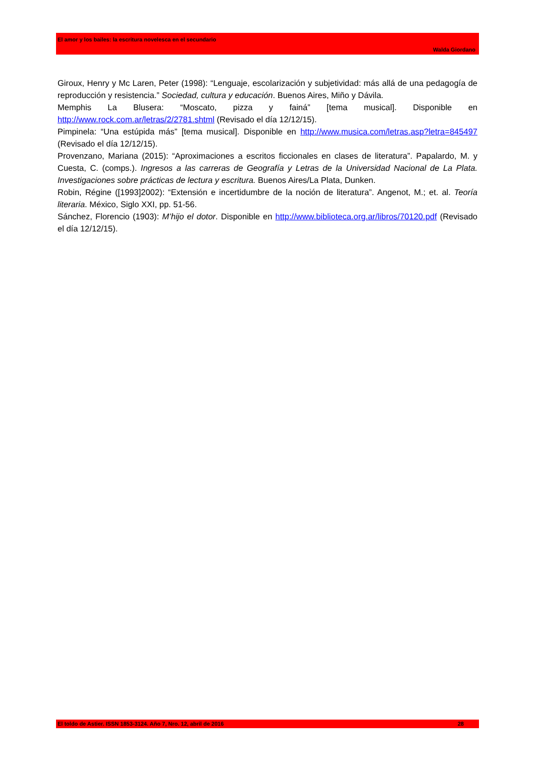El amor y los bailes: la escritura novelesca en el secundario
Walda Giordano
Giroux, Henry y Mc Laren, Peter (1998): “Lenguaje, escolarización y subjetividad: más allá de una pedagogía de reproducción y resistencia.” Sociedad, cultura y educación. Buenos Aires, Miño y Dávila.
Memphis La Blusera: “Moscato, pizza y fainá” [tema musical]. Disponible en http://www.rock.com.ar/letras/2/2781.shtml (Revisado el día 12/12/15).
Pimpinela: “Una estúpida más” [tema musical]. Disponible en http://www.musica.com/letras.asp?letra=845497 (Revisado el día 12/12/15).
Provenzano, Mariana (2015): “Aproximaciones a escritos ficcionales en clases de literatura”. Papalardo, M. y Cuesta, C. (comps.). Ingresos a las carreras de Geografía y Letras de la Universidad Nacional de La Plata. Investigaciones sobre prácticas de lectura y escritura. Buenos Aires/La Plata, Dunken.
Robin, Régine ([1993]2002): “Extensión e incertidumbre de la noción de literatura”. Angenot, M.; et. al. Teoría literaria. México, Siglo XXI, pp. 51-56.
Sánchez, Florencio (1903): M’hijo el dotor. Disponible en http://www.biblioteca.org.ar/libros/70120.pdf (Revisado el día 12/12/15).
El toldo de Astier. ISSN 1853-3124. Año 7, Nro. 12, abril de 2016 28